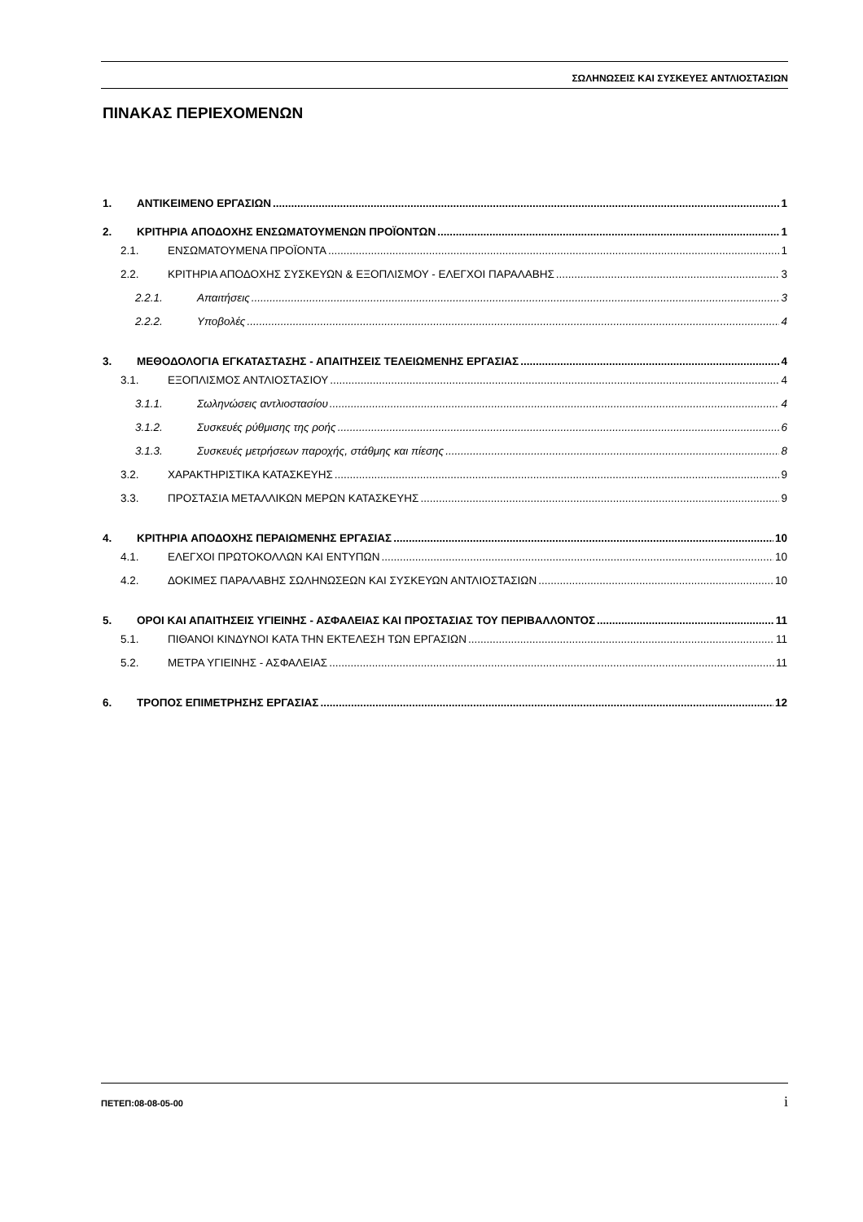ΣΩΛΗΝΩΣΕΙΣ ΚΑΙ ΣΥΣΚΕΥΕΣ ΑΝΤΛΙΟΣΤΑΣΙΩΝ
ΠΙΝΑΚΑΣ ΠΕΡΙΕΧΟΜΕΝΩΝ
1. ΑΝΤΙΚΕΙΜΕΝΟ ΕΡΓΑΣΙΩΝ 1
2. ΚΡΙΤΗΡΙΑ ΑΠΟΔΟΧΗΣ ΕΝΣΩΜΑΤΟΥΜΕΝΩΝ ΠΡΟΪΟΝΤΩΝ 1
2.1. ΕΝΣΩΜΑΤΟΥΜΕΝΑ ΠΡΟΪΟΝΤΑ 1
2.2. ΚΡΙΤΗΡΙΑ ΑΠΟΔΟΧΗΣ ΣΥΣΚΕΥΩΝ & ΕΞΟΠΛΙΣΜΟΥ - ΕΛΕΓΧΟΙ ΠΑΡΑΛΑΒΗΣ 3
2.2.1. Απαιτήσεις 3
2.2.2. Υποβολές 4
3. ΜΕΘΟΔΟΛΟΓΙΑ ΕΓΚΑΤΑΣΤΑΣΗΣ - ΑΠΑΙΤΗΣΕΙΣ ΤΕΛΕΙΩΜΕΝΗΣ ΕΡΓΑΣΙΑΣ 4
3.1. ΕΞΟΠΛΙΣΜΟΣ ΑΝΤΛΙΟΣΤΑΣΙΟΥ 4
3.1.1. Σωληνώσεις αντλιοστασίου 4
3.1.2. Συσκευές ρύθμισης της ροής 6
3.1.3. Συσκευές μετρήσεων παροχής, στάθμης και πίεσης 8
3.2. ΧΑΡΑΚΤΗΡΙΣΤΙΚΑ ΚΑΤΑΣΚΕΥΗΣ 9
3.3. ΠΡΟΣΤΑΣΙΑ ΜΕΤΑΛΛΙΚΩΝ ΜΕΡΩΝ ΚΑΤΑΣΚΕΥΗΣ 9
4. ΚΡΙΤΗΡΙΑ ΑΠΟΔΟΧΗΣ ΠΕΡΑΙΩΜΕΝΗΣ ΕΡΓΑΣΙΑΣ 10
4.1. ΕΛΕΓΧΟΙ ΠΡΩΤΟΚΟΛΛΩΝ ΚΑΙ ΕΝΤΥΠΩΝ 10
4.2. ΔΟΚΙΜΕΣ ΠΑΡΑΛΑΒΗΣ ΣΩΛΗΝΩΣΕΩΝ ΚΑΙ ΣΥΣΚΕΥΩΝ ΑΝΤΛΙΟΣΤΑΣΙΩΝ 10
5. ΟΡΟΙ ΚΑΙ ΑΠΑΙΤΗΣΕΙΣ ΥΓΙΕΙΝΗΣ - ΑΣΦΑΛΕΙΑΣ ΚΑΙ ΠΡΟΣΤΑΣΙΑΣ ΤΟΥ ΠΕΡΙΒΑΛΛΟΝΤΟΣ 11
5.1. ΠΙΘΑΝΟΙ ΚΙΝΔΥΝΟΙ ΚΑΤΑ ΤΗΝ ΕΚΤΕΛΕΣΗ ΤΩΝ ΕΡΓΑΣΙΩΝ 11
5.2. ΜΕΤΡΑ ΥΓΙΕΙΝΗΣ - ΑΣΦΑΛΕΙΑΣ 11
6. ΤΡΟΠΟΣ ΕΠΙΜΕΤΡΗΣΗΣ ΕΡΓΑΣΙΑΣ 12
ΠΕΤΕΠ:08-08-05-00 i